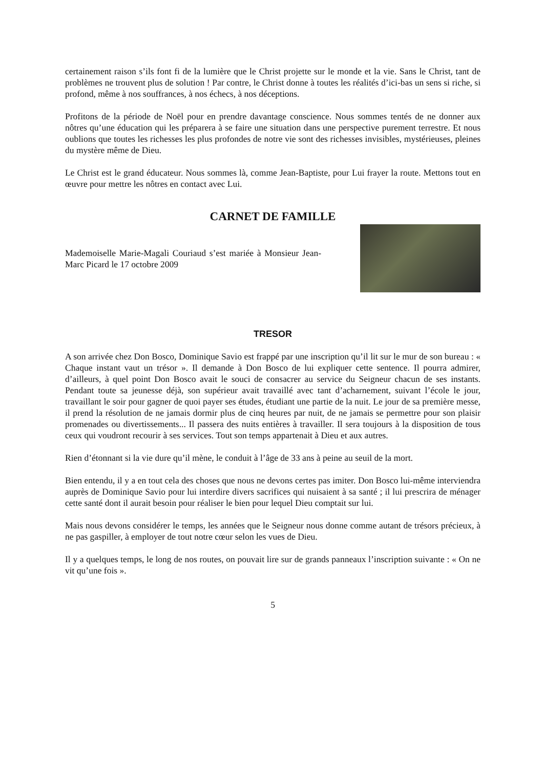certainement raison s’ils font fi de la lumière que le Christ projette sur le monde et la vie. Sans le Christ, tant de problèmes ne trouvent plus de solution ! Par contre, le Christ donne à toutes les réalités d’ici-bas un sens si riche, si profond, même à nos souffrances, à nos échecs, à nos déceptions.
Profitons de la période de Noël pour en prendre davantage conscience. Nous sommes tentés de ne donner aux nôtres qu’une éducation qui les préparera à se faire une situation dans une perspective purement terrestre. Et nous oublions que toutes les richesses les plus profondes de notre vie sont des richesses invisibles, mystérieuses, pleines du mystère même de Dieu.
Le Christ est le grand éducateur. Nous sommes là, comme Jean-Baptiste, pour Lui frayer la route. Mettons tout en œuvre pour mettre les nôtres en contact avec Lui.
CARNET DE FAMILLE
Mademoiselle Marie-Magali Couriaud s’est mariée à Monsieur Jean-Marc Picard le 17 octobre 2009
TRESOR
A son arrivée chez Don Bosco, Dominique Savio est frappé par une inscription qu’il lit sur le mur de son bureau : « Chaque instant vaut un trésor ». Il demande à Don Bosco de lui expliquer cette sentence. Il pourra admirer, d’ailleurs, à quel point Don Bosco avait le souci de consacrer au service du Seigneur chacun de ses instants. Pendant toute sa jeunesse déjà, son supérieur avait travaillé avec tant d’acharnement, suivant l’école le jour, travaillant le soir pour gagner de quoi payer ses études, étudiant une partie de la nuit. Le jour de sa première messe, il prend la résolution de ne jamais dormir plus de cinq heures par nuit, de ne jamais se permettre pour son plaisir promenades ou divertissements... Il passera des nuits entières à travailler. Il sera toujours à la disposition de tous ceux qui voudront recourir à ses services. Tout son temps appartenait à Dieu et aux autres.
Rien d’étonnant si la vie dure qu’il mène, le conduit à l’âge de 33 ans à peine au seuil de la mort.
Bien entendu, il y a en tout cela des choses que nous ne devons certes pas imiter. Don Bosco lui-même interviendra auprès de Dominique Savio pour lui interdire divers sacrifices qui nuisaient à sa santé ; il lui prescrira de ménager cette santé dont il aurait besoin pour réaliser le bien pour lequel Dieu comptait sur lui.
Mais nous devons considérer le temps, les années que le Seigneur nous donne comme autant de trésors précieux, à ne pas gaspiller, à employer de tout notre cœur selon les vues de Dieu.
Il y a quelques temps, le long de nos routes, on pouvait lire sur de grands panneaux l’inscription suivante : « On ne vit qu’une fois ».
5